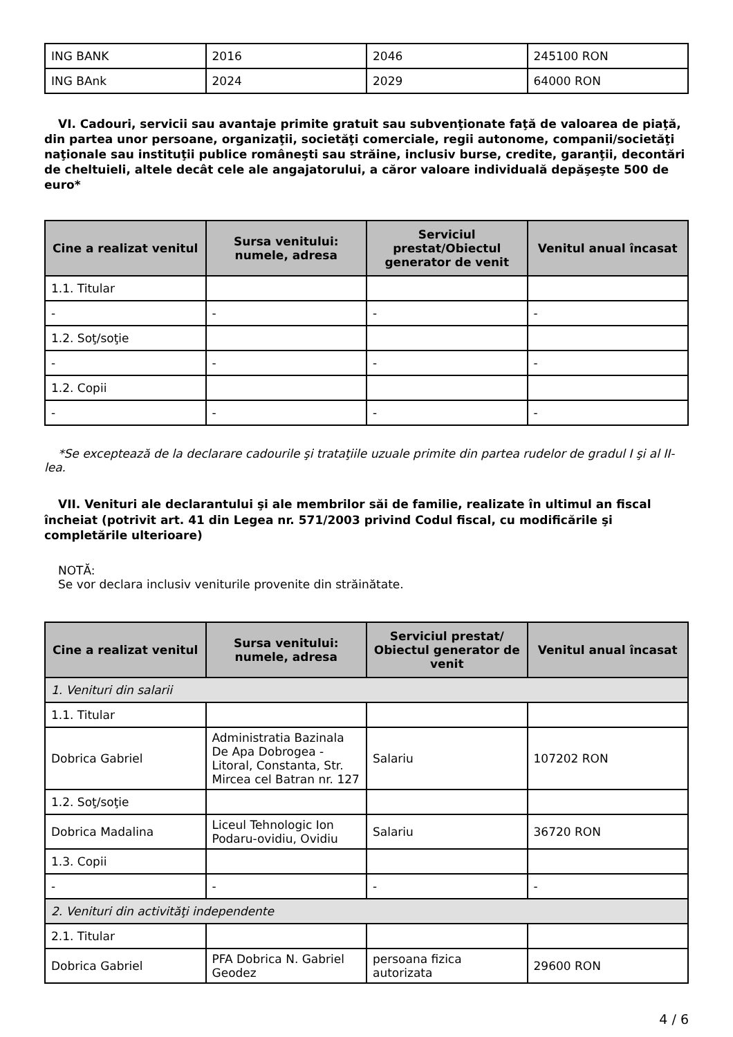| ING BANK | 2016 | 2046 | 245100 RON |
| ING BAnk | 2024 | 2029 | 64000 RON |
VI. Cadouri, servicii sau avantaje primite gratuit sau subvenţionate faţă de valoarea de piaţă, din partea unor persoane, organizaţii, societăţi comerciale, regii autonome, companii/societăţi naţionale sau instituţii publice româneşti sau străine, inclusiv burse, credite, garanţii, decontări de cheltuieli, altele decât cele ale angajatorului, a căror valoare individuală depăşeşte 500 de euro*
| Cine a realizat venitul | Sursa venitului: numele, adresa | Serviciul prestat/Obiectul generator de venit | Venitul anual încasat |
| --- | --- | --- | --- |
| 1.1. Titular | | | |
| - | - | - | - |
| 1.2. Soţ/soţie | | | |
| - | - | - | - |
| 1.2. Copii | | | |
| - | - | - | - |
*Se exceptează de la declarare cadourile şi trataţiile uzuale primite din partea rudelor de gradul I şi al II-lea.
VII. Venituri ale declarantului şi ale membrilor săi de familie, realizate în ultimul an fiscal încheiat (potrivit art. 41 din Legea nr. 571/2003 privind Codul fiscal, cu modificările şi completările ulterioare)
NOTĂ:
Se vor declara inclusiv veniturile provenite din străinătate.
| Cine a realizat venitul | Sursa venitului: numele, adresa | Serviciul prestat/ Obiectul generator de venit | Venitul anual încasat |
| --- | --- | --- | --- |
| 1. Venituri din salarii | | | |
| 1.1. Titular | | | |
| Dobrica Gabriel | Administratia Bazinala De Apa Dobrogea - Litoral, Constanta, Str. Mircea cel Batran nr. 127 | Salariu | 107202 RON |
| 1.2. Soţ/soţie | | | |
| Dobrica Madalina | Liceul Tehnologic Ion Podaru-ovidiu, Ovidiu | Salariu | 36720 RON |
| 1.3. Copii | | | |
| - | - | - | - |
| 2. Venituri din activităţi independente | | | |
| 2.1. Titular | | | |
| Dobrica Gabriel | PFA Dobrica N. Gabriel Geodez | persoana fizica autorizata | 29600 RON |
4 / 6